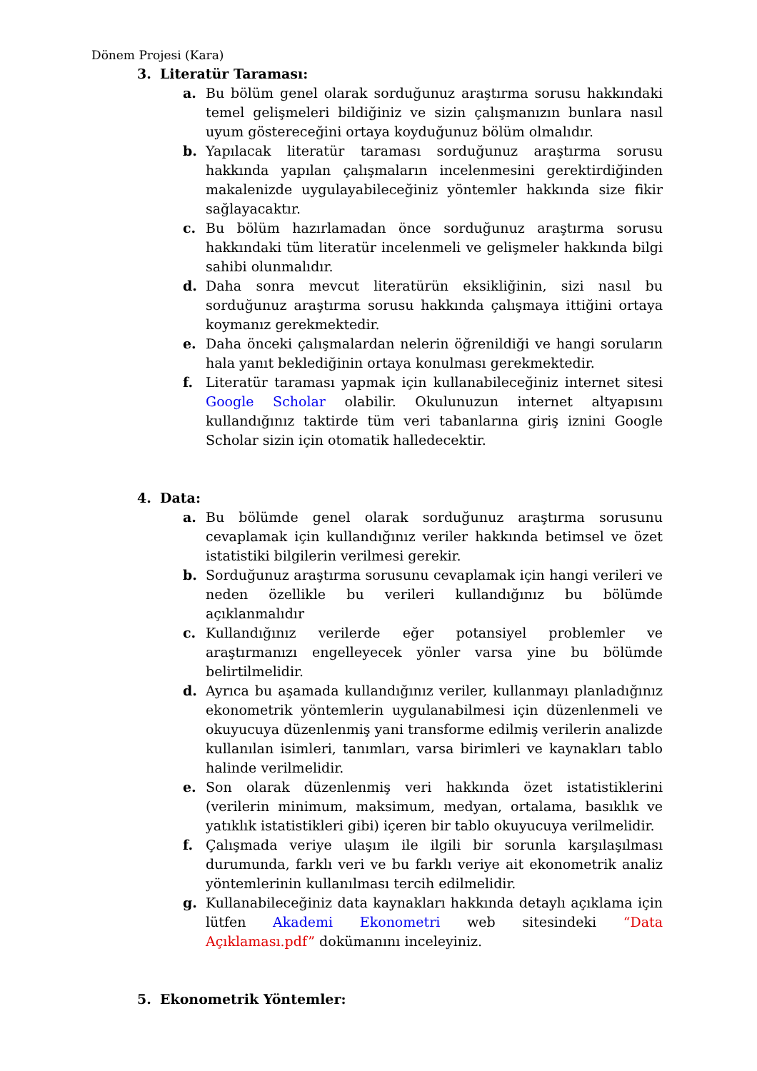Dönem Projesi (Kara)
3. Literatür Taraması:
a. Bu bölüm genel olarak sorduğunuz araştırma sorusu hakkındaki temel gelişmeleri bildiğiniz ve sizin çalışmanızın bunlara nasıl uyum göstereceğini ortaya koyduğunuz bölüm olmalıdır.
b. Yapılacak literatür taraması sorduğunuz araştırma sorusu hakkında yapılan çalışmaların incelenmesini gerektirdiğinden makalenizde uygulayabileceğiniz yöntemler hakkında size fikir sağlayacaktır.
c. Bu bölüm hazırlamadan önce sorduğunuz araştırma sorusu hakkındaki tüm literatür incelenmeli ve gelişmeler hakkında bilgi sahibi olunmalıdır.
d. Daha sonra mevcut literatürün eksikliğinin, sizi nasıl bu sorduğunuz araştırma sorusu hakkında çalışmaya ittiğini ortaya koymanız gerekmektedir.
e. Daha önceki çalışmalardan nelerin öğrenildiği ve hangi soruların hala yanıt beklediğinin ortaya konulması gerekmektedir.
f. Literatür taraması yapmak için kullanabileceğiniz internet sitesi Google Scholar olabilir. Okulunuzun internet altyapısını kullandığınız taktirde tüm veri tabanlarına giriş iznini Google Scholar sizin için otomatik halledecektir.
4. Data:
a. Bu bölümde genel olarak sorduğunuz araştırma sorusunu cevaplamak için kullandığınız veriler hakkında betimsel ve özet istatistiki bilgilerin verilmesi gerekir.
b. Sorduğunuz araştırma sorusunu cevaplamak için hangi verileri ve neden özellikle bu verileri kullandığınız bu bölümde açıklanmalıdır
c. Kullandığınız verilerde eğer potansiyel problemler ve araştırmanızı engelleyecek yönler varsa yine bu bölümde belirtilmelidir.
d. Ayrıca bu aşamada kullandığınız veriler, kullanmayı planladığınız ekonometrik yöntemlerin uygulanabilmesi için düzenlenmeli ve okuyucuya düzenlenmiş yani transforme edilmiş verilerin analizde kullanılan isimleri, tanımları, varsa birimleri ve kaynakları tablo halinde verilmelidir.
e. Son olarak düzenlenmiş veri hakkında özet istatistiklerini (verilerin minimum, maksimum, medyan, ortalama, basıklık ve yatıklık istatistikleri gibi) içeren bir tablo okuyucuya verilmelidir.
f. Çalışmada veriye ulaşım ile ilgili bir sorunla karşılaşılması durumunda, farklı veri ve bu farklı veriye ait ekonometrik analiz yöntemlerinin kullanılması tercih edilmelidir.
g. Kullanabileceğiniz data kaynakları hakkında detaylı açıklama için lütfen Akademi Ekonometri web sitesindeki “Data Açıklaması.pdf” dokümanını inceleyiniz.
5. Ekonometrik Yöntemler: